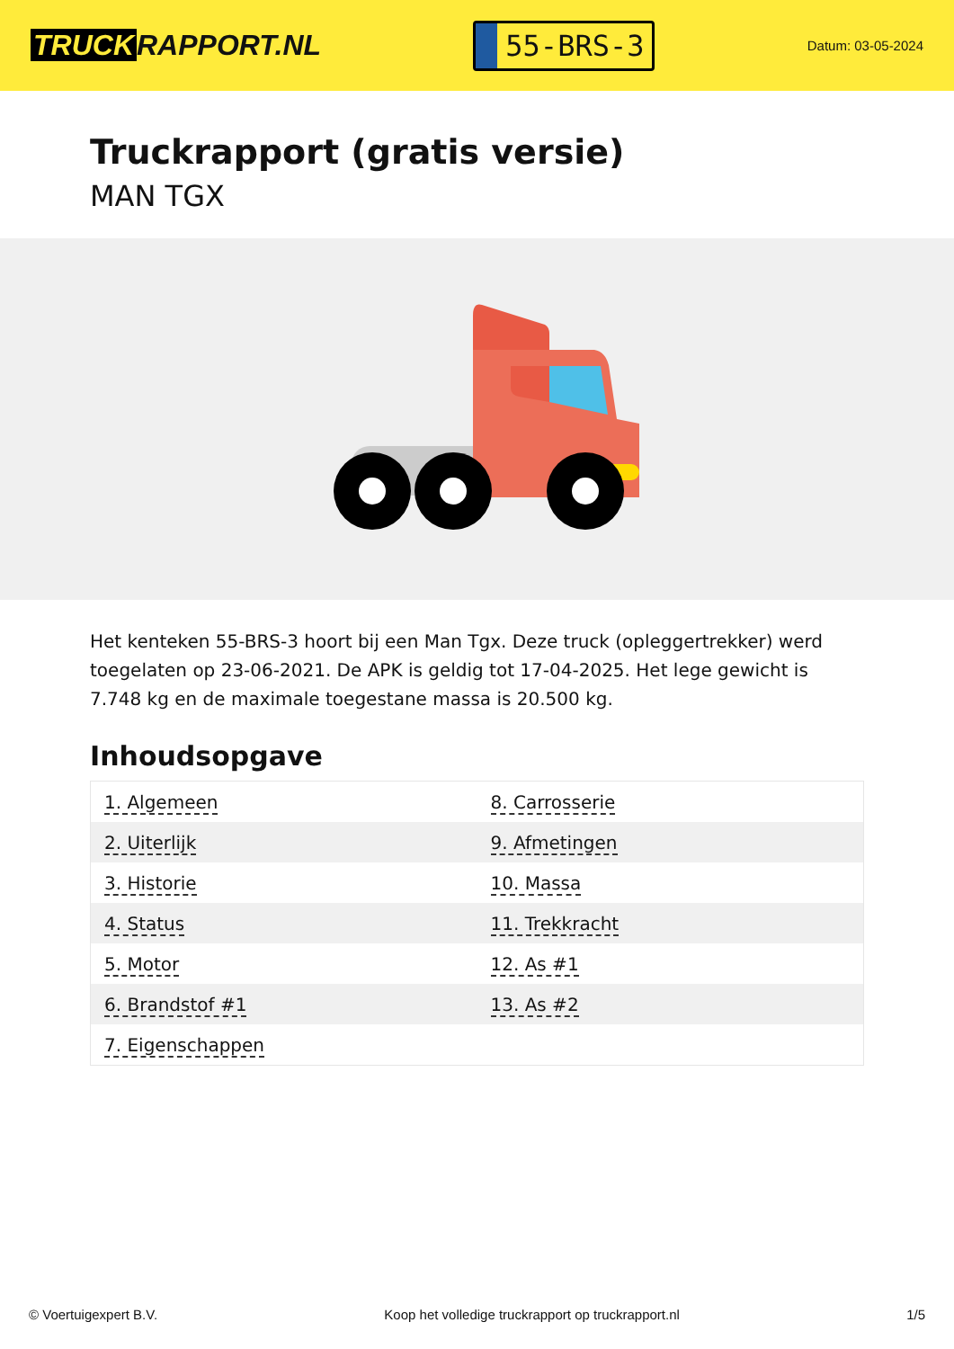TRUCK RAPPORT.NL
55-BRS-3
Datum: 03-05-2024
Truckrapport (gratis versie)
MAN TGX
Het kenteken 55-BRS-3 hoort bij een Man Tgx. Deze truck (opleggertrekker) werd toegelaten op 23-06-2021. De APK is geldig tot 17-04-2025. Het lege gewicht is 7.748 kg en de maximale toegestane massa is 20.500 kg.
Inhoudsopgave
| 1. Algemeen | 8. Carrosserie |
| 2. Uiterlijk | 9. Afmetingen |
| 3. Historie | 10. Massa |
| 4. Status | 11. Trekkracht |
| 5. Motor | 12. As #1 |
| 6. Brandstof #1 | 13. As #2 |
| 7. Eigenschappen | |
© Voertuigexpert B.V. Koop het volledige truckrapport op truckrapport.nl 1/5